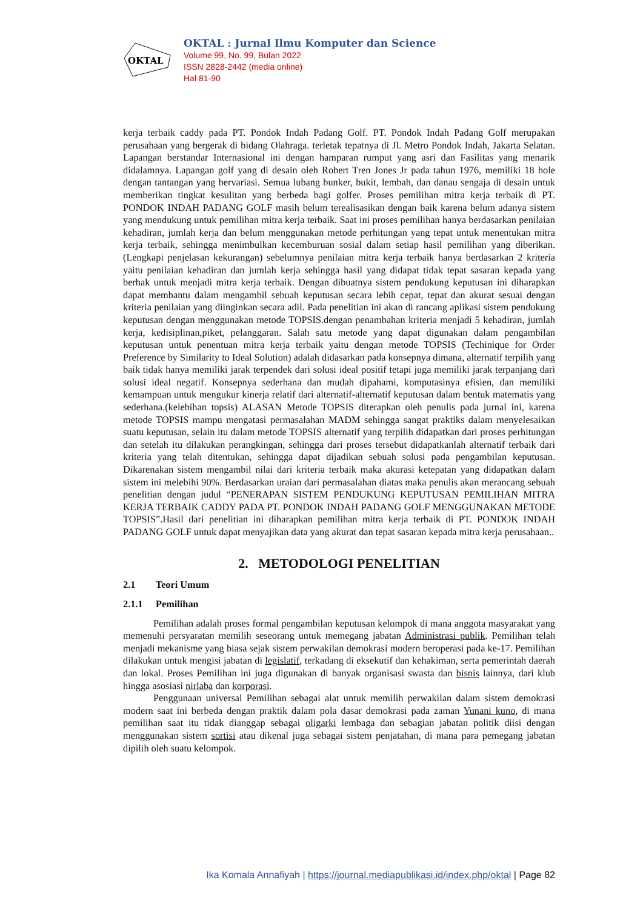OKTAL
OKTAL : Jurnal Ilmu Komputer dan Science
Volume 99, No. 99, Bulan 2022
ISSN 2828-2442 (media online)
Hal 81-90
kerja terbaik caddy pada PT. Pondok Indah Padang Golf. PT. Pondok Indah Padang Golf merupakan perusahaan yang bergerak di bidang Olahraga. terletak tepatnya di Jl. Metro Pondok Indah, Jakarta Selatan. Lapangan berstandar Internasional ini dengan hamparan rumput yang asri dan Fasilitas yang menarik didalamnya. Lapangan golf yang di desain oleh Robert Tren Jones Jr pada tahun 1976, memiliki 18 hole dengan tantangan yang bervariasi. Semua lubang bunker, bukit, lembah, dan danau sengaja di desain untuk memberikan tingkat kesulitan yang berbeda bagi golfer. Proses pemilihan mitra kerja terbaik di PT. PONDOK INDAH PADANG GOLF masih belum terealisasikan dengan baik karena belum adanya sistem yang mendukung untuk pemilihan mitra kerja terbaik. Saat ini proses pemilihan hanya berdasarkan penilaian kehadiran, jumlah kerja dan belum menggunakan metode perhitungan yang tepat untuk menentukan mitra kerja terbaik, sehingga menimbulkan kecemburuan sosial dalam setiap hasil pemilihan yang diberikan.(Lengkapi penjelasan kekurangan) sebelumnya penilaian mitra kerja terbaik hanya berdasarkan 2 kriteria yaitu penilaian kehadiran dan jumlah kerja sehingga hasil yang didapat tidak tepat sasaran kepada yang berhak untuk menjadi mitra kerja terbaik. Dengan dibuatnya sistem pendukung keputusan ini diharapkan dapat membantu dalam mengambil sebuah keputusan secara lebih cepat, tepat dan akurat sesuai dengan kriteria penilaian yang diinginkan secara adil. Pada penelitian ini akan di rancang aplikasi sistem pendukung keputusan dengan menggunakan metode TOPSIS.dengan penambahan kriteria menjadi 5 kehadiran, jumlah kerja, kedisiplinan,piket, pelanggaran. Salah satu metode yang dapat digunakan dalam pengambilan keputusan untuk penentuan mitra kerja terbaik yaitu dengan metode TOPSIS (Techinique for Order Preference by Similarity to Ideal Solution) adalah didasarkan pada konsepnya dimana, alternatif terpilih yang baik tidak hanya memiliki jarak terpendek dari solusi ideal positif tetapi juga memiliki jarak terpanjang dari solusi ideal negatif. Konsepnya sederhana dan mudah dipahami, komputasinya efisien, dan memiliki kemampuan untuk mengukur kinerja relatif dari alternatif-alternatif keputusan dalam bentuk matematis yang sederhana.(kelebihan topsis) ALASAN Metode TOPSIS diterapkan oleh penulis pada jurnal ini, karena metode TOPSIS mampu mengatasi permasalahan MADM sehingga sangat praktiks dalam menyelesaikan suatu keputusan, selain itu dalam metode TOPSIS alternatif yang terpilih didapatkan dari proses perhitungan dan setelah itu dilakukan perangkingan, sehingga dari proses tersebut didapatkanlah alternatif terbaik dari kriteria yang telah ditentukan, sehingga dapat dijadikan sebuah solusi pada pengambilan keputusan. Dikarenakan sistem mengambil nilai dari kriteria terbaik maka akurasi ketepatan yang didapatkan dalam sistem ini melebihi 90%. Berdasarkan uraian dari permasalahan diatas maka penulis akan merancang sebuah penelitian dengan judul “PENERAPAN SISTEM PENDUKUNG KEPUTUSAN PEMILIHAN MITRA KERJA TERBAIK CADDY PADA PT. PONDOK INDAH PADANG GOLF MENGGUNAKAN METODE TOPSIS”.Hasil dari penelitian ini diharapkan pemilihan mitra kerja terbaik di PT. PONDOK INDAH PADANG GOLF untuk dapat menyajikan data yang akurat dan tepat sasaran kepada mitra kerja perusahaan..
2. METODOLOGI PENELITIAN
2.1 Teori Umum
2.1.1 Pemilihan
Pemilihan adalah proses formal pengambilan keputusan kelompok di mana anggota masyarakat yang memenuhi persyaratan memilih seseorang untuk memegang jabatan Administrasi publik. Pemilihan telah menjadi mekanisme yang biasa sejak sistem perwakilan demokrasi modern beroperasi pada ke-17. Pemilihan dilakukan untuk mengisi jabatan di legislatif, terkadang di eksekutif dan kehakiman, serta pemerintah daerah dan lokal. Proses Pemilihan ini juga digunakan di banyak organisasi swasta dan bisnis lainnya, dari klub hingga asosiasi nirlaba dan korporasi.
Penggunaan universal Pemilihan sebagai alat untuk memilih perwakilan dalam sistem demokrasi modern saat ini berbeda dengan praktik dalam pola dasar demokrasi pada zaman Yunani kuno, di mana pemilihan saat itu tidak dianggap sebagai oligarki lembaga dan sebagian jabatan politik diisi dengan menggunakan sistem sortisi atau dikenal juga sebagai sistem penjatahan, di mana para pemegang jabatan dipilih oleh suatu kelompok.
Ika Komala Annafiyah | https://journal.mediapublikasi.id/index.php/oktal | Page 82